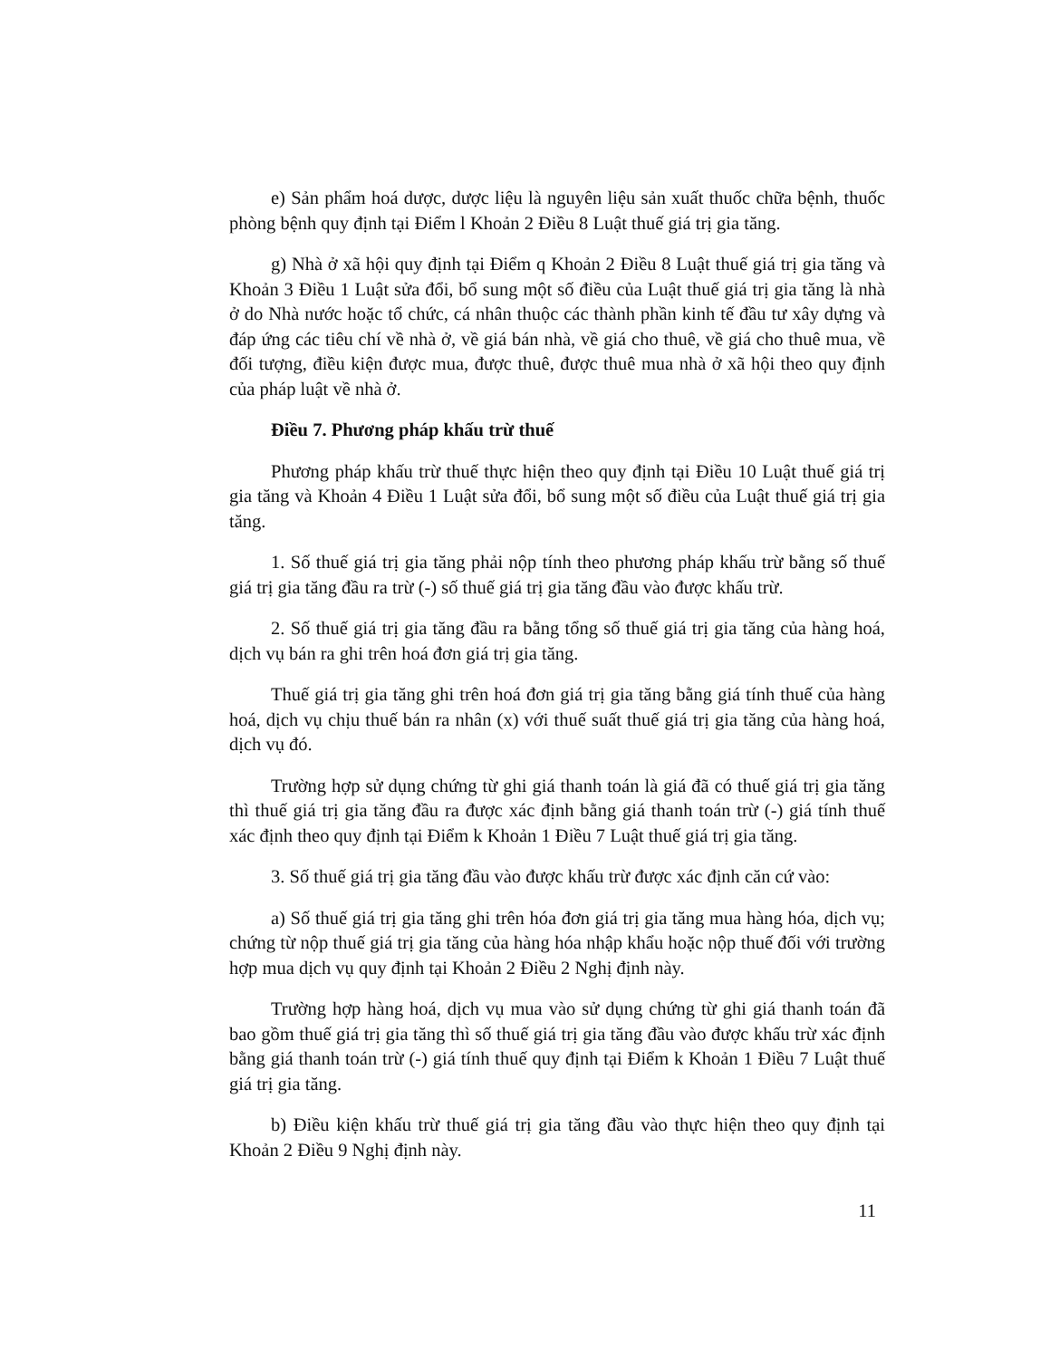e) Sản phẩm hoá dược, dược liệu là nguyên liệu sản xuất thuốc chữa bệnh, thuốc phòng bệnh quy định tại Điểm l Khoản 2 Điều 8 Luật thuế giá trị gia tăng.
g) Nhà ở xã hội quy định tại Điểm q Khoản 2 Điều 8 Luật thuế giá trị gia tăng và Khoản 3 Điều 1 Luật sửa đổi, bổ sung một số điều của Luật thuế giá trị gia tăng là nhà ở do Nhà nước hoặc tổ chức, cá nhân thuộc các thành phần kinh tế đầu tư xây dựng và đáp ứng các tiêu chí về nhà ở, về giá bán nhà, về giá cho thuê, về giá cho thuê mua, về đối tượng, điều kiện được mua, được thuê, được thuê mua nhà ở xã hội theo quy định của pháp luật về nhà ở.
Điều 7. Phương pháp khấu trừ thuế
Phương pháp khấu trừ thuế thực hiện theo quy định tại Điều 10 Luật thuế giá trị gia tăng và Khoản 4 Điều 1 Luật sửa đổi, bổ sung một số điều của Luật thuế giá trị gia tăng.
1. Số thuế giá trị gia tăng phải nộp tính theo phương pháp khấu trừ bằng số thuế giá trị gia tăng đầu ra trừ (-) số thuế giá trị gia tăng đầu vào được khấu trừ.
2. Số thuế giá trị gia tăng đầu ra bằng tổng số thuế giá trị gia tăng của hàng hoá, dịch vụ bán ra ghi trên hoá đơn giá trị gia tăng.
Thuế giá trị gia tăng ghi trên hoá đơn giá trị gia tăng bằng giá tính thuế của hàng hoá, dịch vụ chịu thuế bán ra nhân (x) với thuế suất thuế giá trị gia tăng của hàng hoá, dịch vụ đó.
Trường hợp sử dụng chứng từ ghi giá thanh toán là giá đã có thuế giá trị gia tăng thì thuế giá trị gia tăng đầu ra được xác định bằng giá thanh toán trừ (-) giá tính thuế xác định theo quy định tại Điểm k Khoản 1 Điều 7 Luật thuế giá trị gia tăng.
3. Số thuế giá trị gia tăng đầu vào được khấu trừ được xác định căn cứ vào:
a) Số thuế giá trị gia tăng ghi trên hóa đơn giá trị gia tăng mua hàng hóa, dịch vụ; chứng từ nộp thuế giá trị gia tăng của hàng hóa nhập khẩu hoặc nộp thuế đối với trường hợp mua dịch vụ quy định tại Khoản 2 Điều 2 Nghị định này.
Trường hợp hàng hoá, dịch vụ mua vào sử dụng chứng từ ghi giá thanh toán đã bao gồm thuế giá trị gia tăng thì số thuế giá trị gia tăng đầu vào được khấu trừ xác định bằng giá thanh toán trừ (-) giá tính thuế quy định tại Điểm k Khoản 1 Điều 7 Luật thuế giá trị gia tăng.
b) Điều kiện khấu trừ thuế giá trị gia tăng đầu vào thực hiện theo quy định tại Khoản 2 Điều 9 Nghị định này.
11